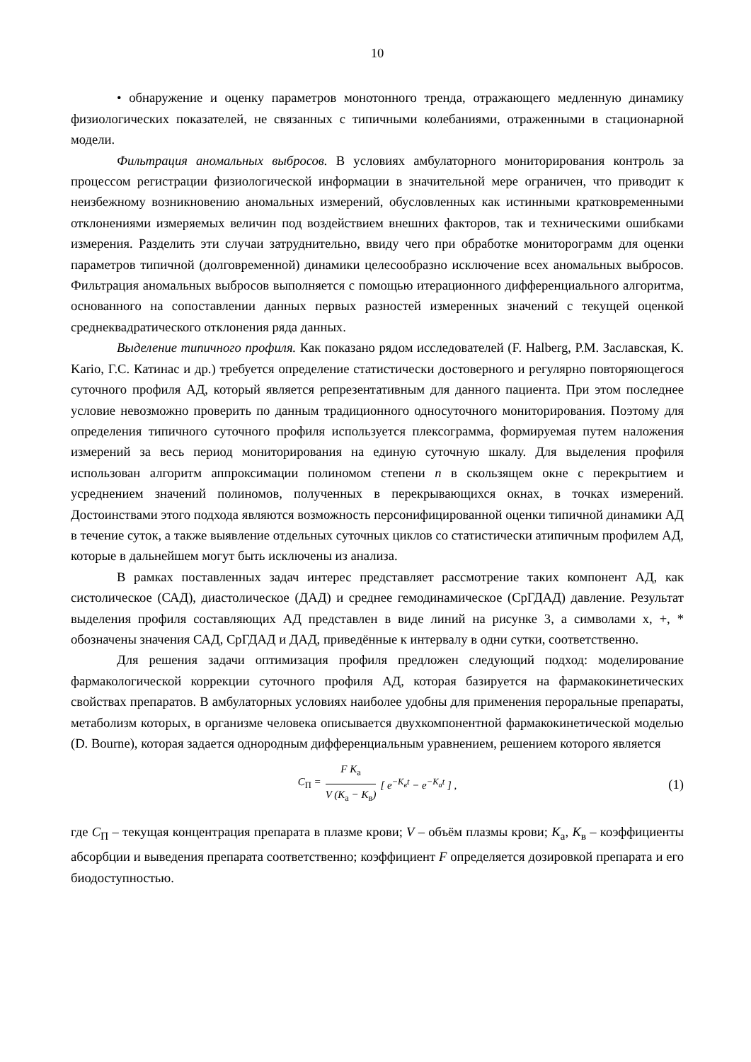10
• обнаружение и оценку параметров монотонного тренда, отражающего медленную динамику физиологических показателей, не связанных с типичными колебаниями, отраженными в стационарной модели.
Фильтрация аномальных выбросов. В условиях амбулаторного мониторирования контроль за процессом регистрации физиологической информации в значительной мере ограничен, что приводит к неизбежному возникновению аномальных измерений, обусловленных как истинными кратковременными отклонениями измеряемых величин под воздействием внешних факторов, так и техническими ошибками измерения. Разделить эти случаи затруднительно, ввиду чего при обработке мониторограмм для оценки параметров типичной (долговременной) динамики целесообразно исключение всех аномальных выбросов. Фильтрация аномальных выбросов выполняется с помощью итерационного дифференциального алгоритма, основанного на сопоставлении данных первых разностей измеренных значений с текущей оценкой среднеквадратического отклонения ряда данных.
Выделение типичного профиля. Как показано рядом исследователей (F. Halberg, Р.М. Заславская, K. Kario, Г.С. Катинас и др.) требуется определение статистически достоверного и регулярно повторяющегося суточного профиля АД, который является репрезентативным для данного пациента. При этом последнее условие невозможно проверить по данным традиционного односуточного мониторирования. Поэтому для определения типичного суточного профиля используется плексограмма, формируемая путем наложения измерений за весь период мониторирования на единую суточную шкалу. Для выделения профиля использован алгоритм аппроксимации полиномом степени n в скользящем окне с перекрытием и усреднением значений полиномов, полученных в перекрывающихся окнах, в точках измерений. Достоинствами этого подхода являются возможность персонифицированной оценки типичной динамики АД в течение суток, а также выявление отдельных суточных циклов со статистически атипичным профилем АД, которые в дальнейшем могут быть исключены из анализа.
В рамках поставленных задач интерес представляет рассмотрение таких компонент АД, как систолическое (САД), диастолическое (ДАД) и среднее гемодинамическое (СрГДАД) давление. Результат выделения профиля составляющих АД представлен в виде линий на рисунке 3, а символами x, +, * обозначены значения САД, СрГДАД и ДАД, приведённые к интервалу в одни сутки, соответственно.
Для решения задачи оптимизация профиля предложен следующий подход: моделирование фармакологической коррекции суточного профиля АД, которая базируется на фармакокинетических свойствах препаратов. В амбулаторных условиях наиболее удобны для применения пероральные препараты, метаболизм которых, в организме человека описывается двухкомпонентной фармакокинетической моделью (D. Bourne), которая задается однородным дифференциальным уравнением, решением которого является
C<sub>П</sub> = F K<sub>а</sub> V (K<sub>а</sub> − K<sub>в</sub>) [ e<sup>−K<sub>в</sub>t</sup> − e<sup>−K<sub>а</sub>t</sup> ] , (1)
где C<sub>П</sub> – текущая концентрация препарата в плазме крови; V – объём плазмы крови; K<sub>а</sub>, K<sub>в</sub> – коэффициенты абсорбции и выведения препарата соответственно; коэффициент F определяется дозировкой препарата и его биодоступностью.